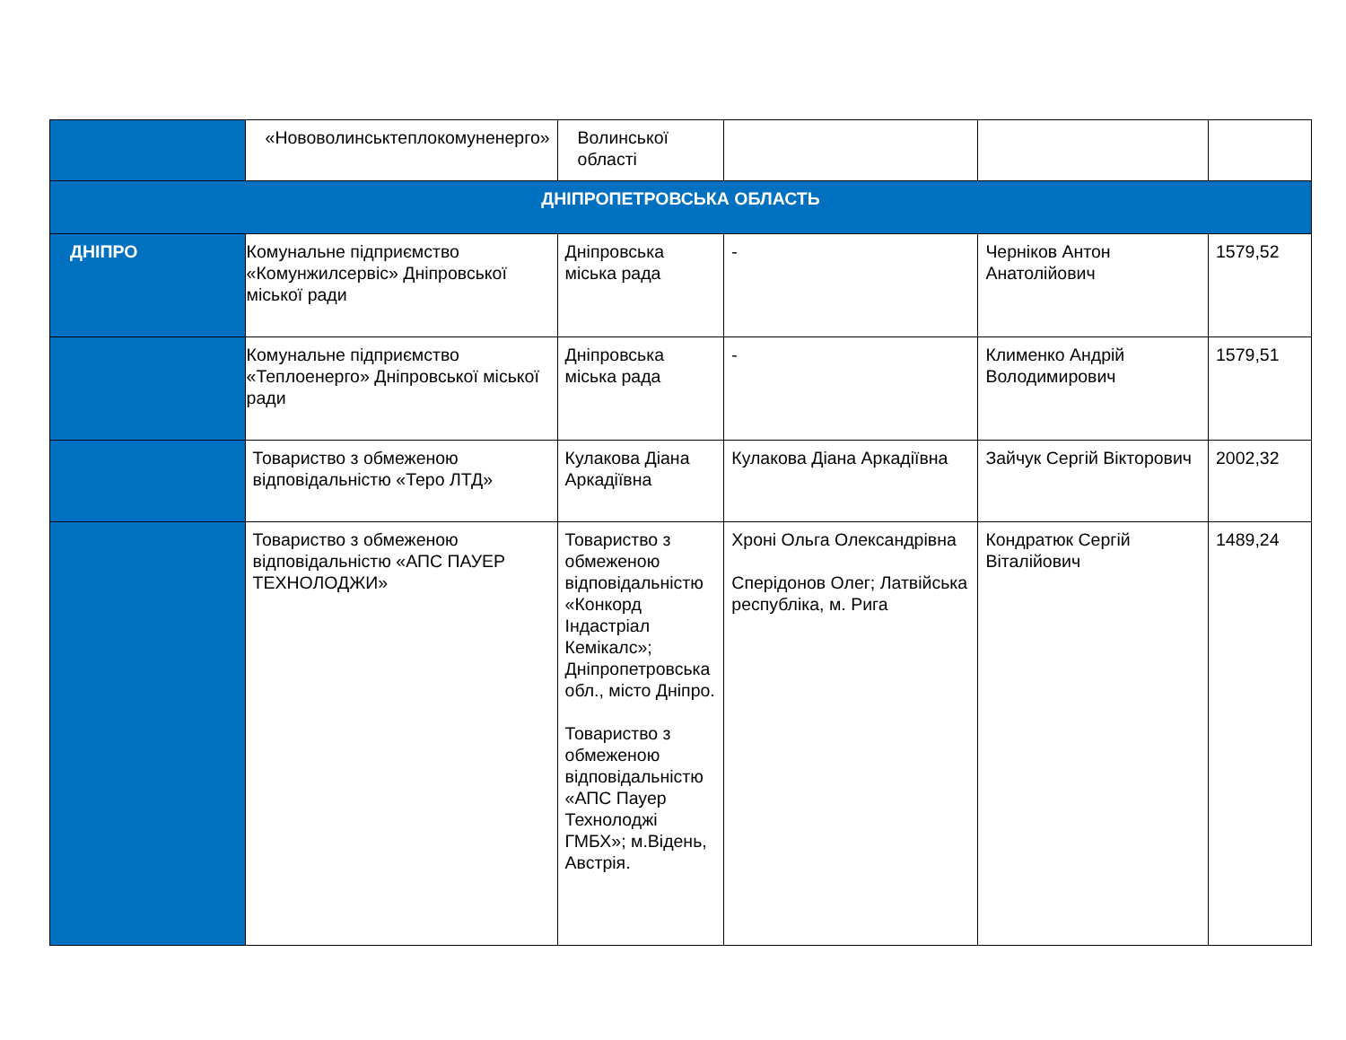| | «Нововолинськтеплокомуненерго» | Волинської області | | | |
| ДНІПРОПЕТРОВСЬКА ОБЛАСТЬ | | | | | |
| ДНІПРО | Комунальне підприємство «Комунжилсервіс» Дніпровської міської ради | Дніпровська міська рада | - | Черніков Антон Анатолійович | 1579,52 |
| | Комунальне підприємство «Теплоенерго» Дніпровської міської ради | Дніпровська міська рада | - | Клименко Андрій Володимирович | 1579,51 |
| | Товариство з обмеженою відповідальністю «Теро ЛТД» | Кулакова Діана Аркадіївна | Кулакова Діана Аркадіївна | Зайчук Сергій Вікторович | 2002,32 |
| | Товариство з обмеженою відповідальністю «АПС ПАУЕР ТЕХНОЛОДЖИ» | Товариство з обмеженою відповідальністю «Конкорд Індастріал Кемікалс»; Дніпропетровська обл., місто Дніпро. Товариство з обмеженою відповідальністю «АПС Пауер Технолоджі ГМБХ»; м.Відень, Австрія. | Хроні Ольга Олександрівна Сперідонов Олег; Латвійська республіка, м. Рига | Кондратюк Сергій Віталійович | 1489,24 |